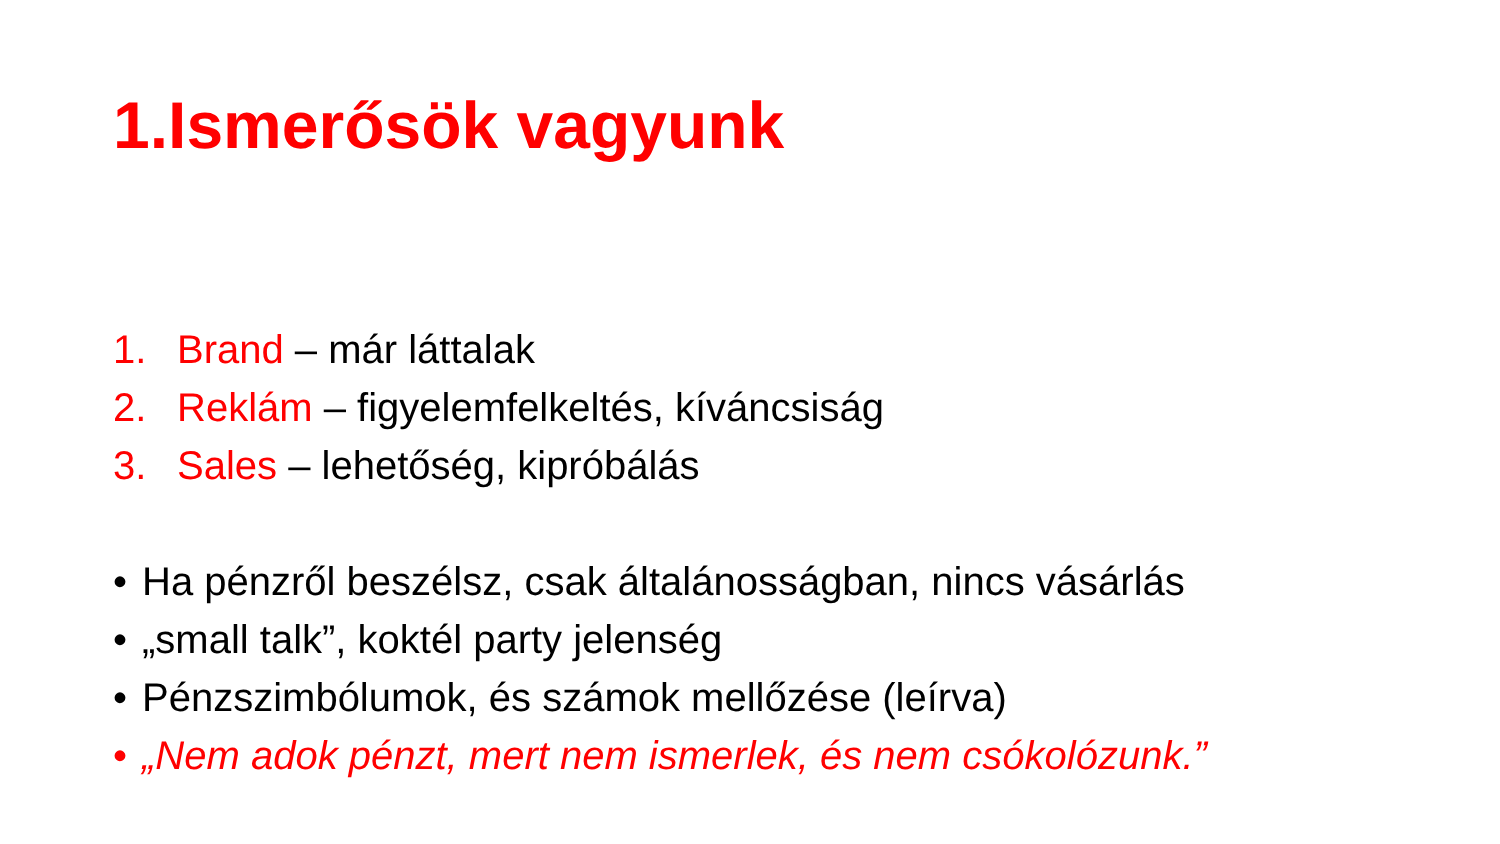1.Ismerősök vagyunk
1. Brand – már láttalak
2. Reklám – figyelemfelkeltés, kíváncsiság
3. Sales – lehetőség, kipróbálás
• Ha pénzről beszélsz, csak általánosságban, nincs vásárlás
• „small talk”, koktél party jelenség
• Pénzszimbólumok, és számok mellőzése (leírva)
• „Nem adok pénzt, mert nem ismerlek, és nem csókolózunk.”